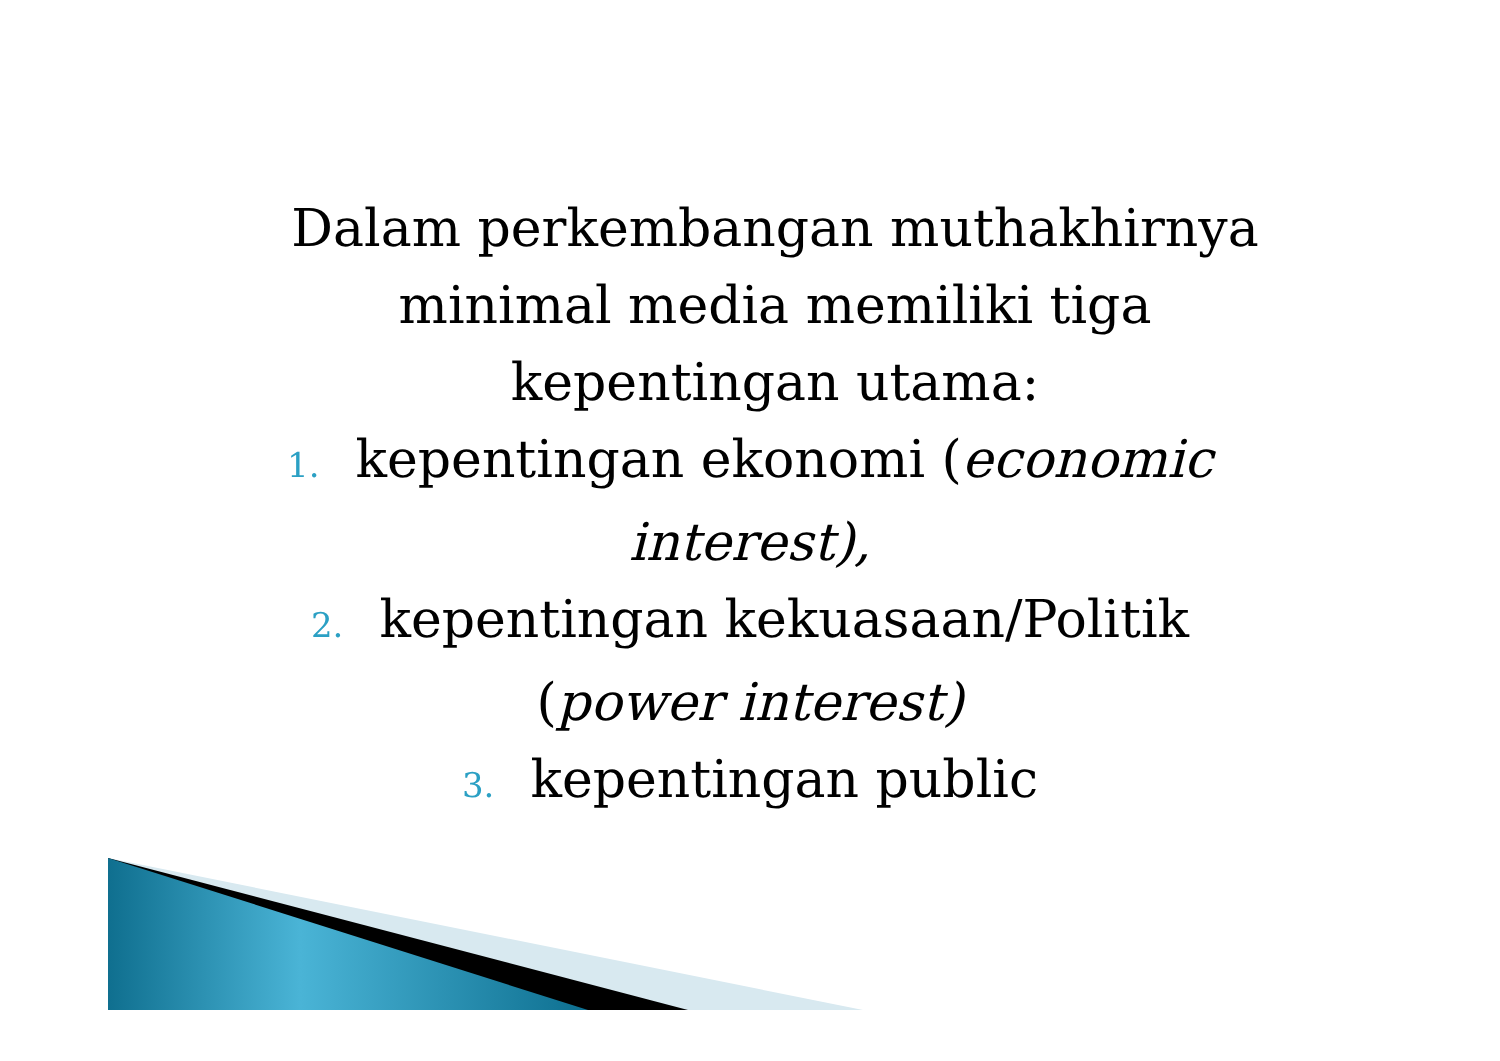Dalam perkembangan muthakhirnya
minimal media memiliki tiga
kepentingan utama:
1. kepentingan ekonomi (economic
interest),
2. kepentingan kekuasaan/Politik
(power interest)
3. kepentingan public